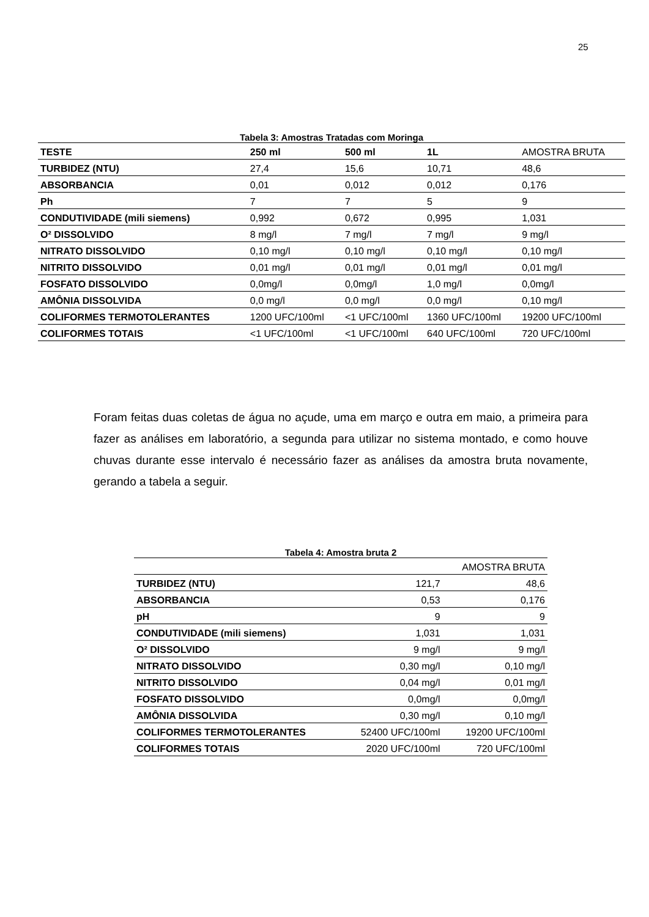25
Tabela 3: Amostras Tratadas com Moringa
| TESTE | 250 ml | 500 ml | 1L | AMOSTRA BRUTA |
| TURBIDEZ (NTU) | 27,4 | 15,6 | 10,71 | 48,6 |
| ABSORBANCIA | 0,01 | 0,012 | 0,012 | 0,176 |
| Ph | 7 | 7 | 5 | 9 |
| CONDUTIVIDADE (mili siemens) | 0,992 | 0,672 | 0,995 | 1,031 |
| O² DISSOLVIDO | 8 mg/l | 7 mg/l | 7 mg/l | 9 mg/l |
| NITRATO DISSOLVIDO | 0,10 mg/l | 0,10 mg/l | 0,10 mg/l | 0,10 mg/l |
| NITRITO DISSOLVIDO | 0,01 mg/l | 0,01 mg/l | 0,01 mg/l | 0,01 mg/l |
| FOSFATO DISSOLVIDO | 0,0mg/l | 0,0mg/l | 1,0 mg/l | 0,0mg/l |
| AMÔNIA DISSOLVIDA | 0,0 mg/l | 0,0 mg/l | 0,0 mg/l | 0,10 mg/l |
| COLIFORMES TERMOTOLERANTES | 1200 UFC/100ml | <1 UFC/100ml | 1360 UFC/100ml | 19200 UFC/100ml |
| COLIFORMES TOTAIS | <1 UFC/100ml | <1 UFC/100ml | 640 UFC/100ml | 720 UFC/100ml |
Foram feitas duas coletas de água no açude, uma em março e outra em maio, a primeira para fazer as análises em laboratório, a segunda para utilizar no sistema montado, e como houve chuvas durante esse intervalo é necessário fazer as análises da amostra bruta novamente, gerando a tabela a seguir.
Tabela 4: Amostra bruta 2
| | | AMOSTRA BRUTA |
| TURBIDEZ (NTU) | 121,7 | 48,6 |
| ABSORBANCIA | 0,53 | 0,176 |
| pH | 9 | 9 |
| CONDUTIVIDADE (mili siemens) | 1,031 | 1,031 |
| O² DISSOLVIDO | 9 mg/l | 9 mg/l |
| NITRATO DISSOLVIDO | 0,30 mg/l | 0,10 mg/l |
| NITRITO DISSOLVIDO | 0,04 mg/l | 0,01 mg/l |
| FOSFATO DISSOLVIDO | 0,0mg/l | 0,0mg/l |
| AMÔNIA DISSOLVIDA | 0,30 mg/l | 0,10 mg/l |
| COLIFORMES TERMOTOLERANTES | 52400 UFC/100ml | 19200 UFC/100ml |
| COLIFORMES TOTAIS | 2020 UFC/100ml | 720 UFC/100ml |